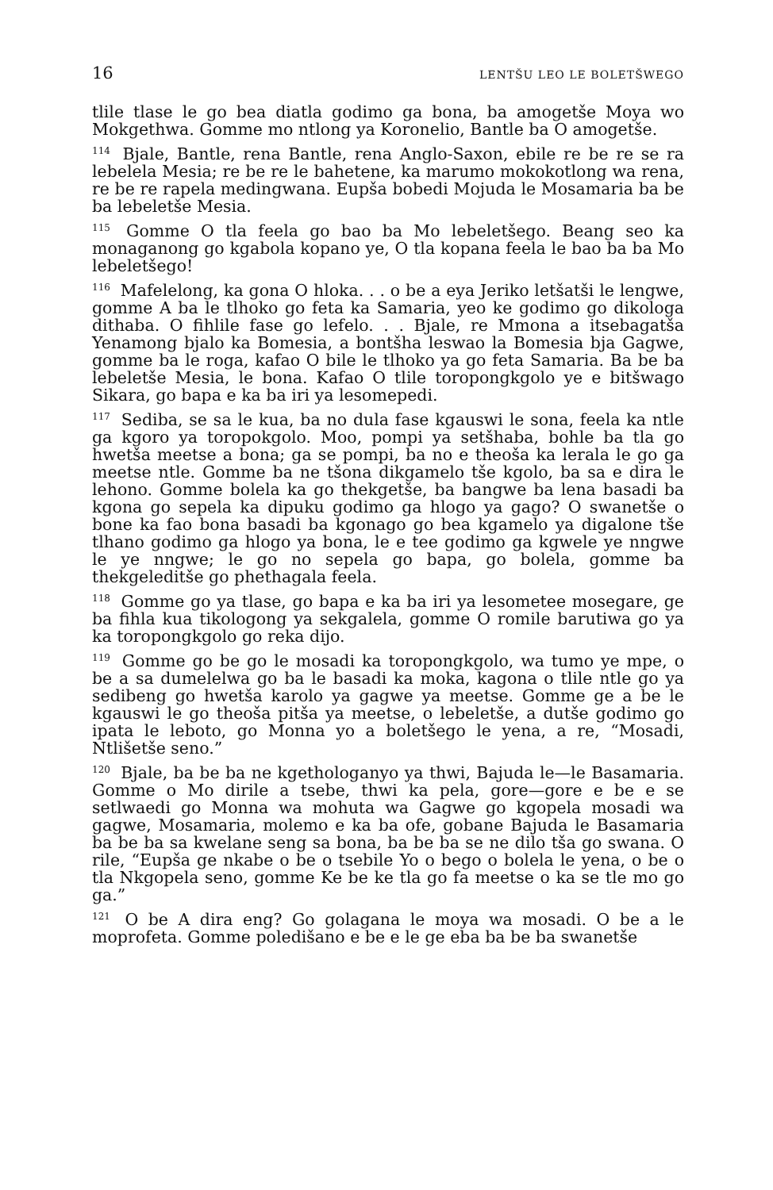16 LENTŠU LEO LE BOLETŠWEGO
tlile tlase le go bea diatla godimo ga bona, ba amogetše Moya wo Mokgethwa. Gomme mo ntlong ya Koronelio, Bantle ba O amogetše.
<sup>114</sup> Bjale, Bantle, rena Bantle, rena Anglo-Saxon, ebile re be re se ra lebelela Mesia; re be re le bahetene, ka marumo mokokotlong wa rena, re be re rapela medingwana. Eupša bobedi Mojuda le Mosamaria ba be ba lebeletše Mesia.
<sup>115</sup> Gomme O tla feela go bao ba Mo lebeletšego. Beang seo ka monaganong go kgabola kopano ye, O tla kopana feela le bao ba ba Mo lebeletšego!
<sup>116</sup> Mafelelong, ka gona O hloka. . . o be a eya Jeriko letšatši le lengwe, gomme A ba le tlhoko go feta ka Samaria, yeo ke godimo go dikologa dithaba. O fihlile fase go lefelo. . . Bjale, re Mmona a itsebagatša Yenamong bjalo ka Bomesia, a bontšha leswao la Bomesia bja Gagwe, gomme ba le roga, kafao O bile le tlhoko ya go feta Samaria. Ba be ba lebeletše Mesia, le bona. Kafao O tlile toropongkgolo ye e bitšwago Sikara, go bapa e ka ba iri ya lesomepedi.
<sup>117</sup> Sediba, se sa le kua, ba no dula fase kgauswi le sona, feela ka ntle ga kgoro ya toropokgolo. Moo, pompi ya setšhaba, bohle ba tla go hwetša meetse a bona; ga se pompi, ba no e theoša ka lerala le go ga meetse ntle. Gomme ba ne tšona dikgamelo tše kgolo, ba sa e dira le lehono. Gomme bolela ka go thekgetše, ba bangwe ba lena basadi ba kgona go sepela ka dipuku godimo ga hlogo ya gago? O swanetše o bone ka fao bona basadi ba kgonago go bea kgamelo ya digalone tše tlhano godimo ga hlogo ya bona, le e tee godimo ga kgwele ye nngwe le ye nngwe; le go no sepela go bapa, go bolela, gomme ba thekgeleditše go phethagala feela.
<sup>118</sup> Gomme go ya tlase, go bapa e ka ba iri ya lesometee mosegare, ge ba fihla kua tikologong ya sekgalela, gomme O romile barutiwa go ya ka toropongkgolo go reka dijo.
<sup>119</sup> Gomme go be go le mosadi ka toropongkgolo, wa tumo ye mpe, o be a sa dumelelwa go ba le basadi ka moka, kagona o tlile ntle go ya sedibeng go hwetša karolo ya gagwe ya meetse. Gomme ge a be le kgauswi le go theoša pitša ya meetse, o lebeletše, a dutše godimo go ipata le leboto, go Monna yo a boletšego le yena, a re, “Mosadi, Ntlišetše seno.”
<sup>120</sup> Bjale, ba be ba ne kgethologanyo ya thwi, Bajuda le—le Basamaria. Gomme o Mo dirile a tsebe, thwi ka pela, gore—gore e be e se setlwaedi go Monna wa mohuta wa Gagwe go kgopela mosadi wa gagwe, Mosamaria, molemo e ka ba ofe, gobane Bajuda le Basamaria ba be ba sa kwelane seng sa bona, ba be ba se ne dilo tša go swana. O rile, “Eupša ge nkabe o be o tsebile Yo o bego o bolela le yena, o be o tla Nkgopela seno, gomme Ke be ke tla go fa meetse o ka se tle mo go ga.”
<sup>121</sup> O be A dira eng? Go golagana le moya wa mosadi. O be a le moprofeta. Gomme poledišano e be e le ge eba ba be ba swanetše